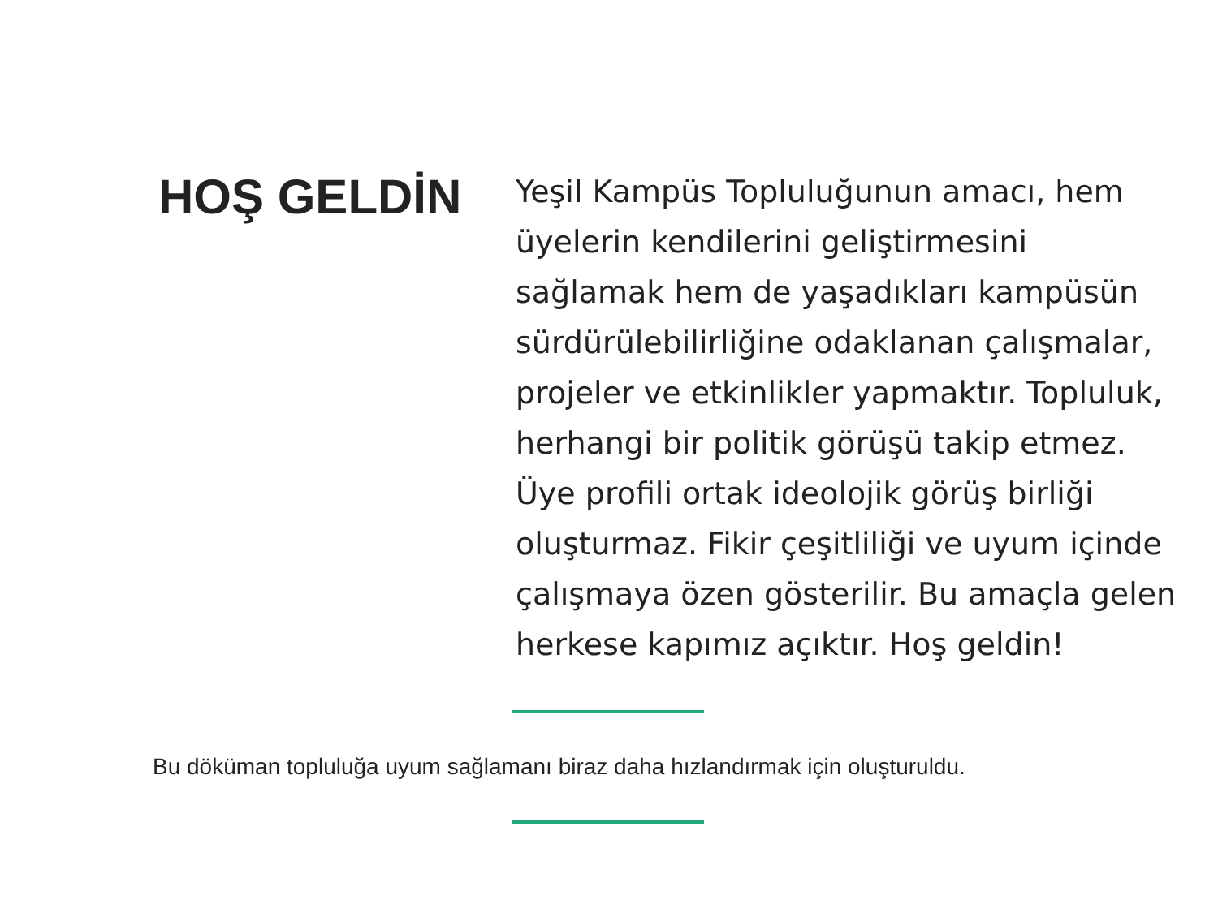HOŞ GELDİN
Yeşil Kampüs Topluluğunun amacı, hem üyelerin kendilerini geliştirmesini sağlamak hem de yaşadıkları kampüsün sürdürülebilirliğine odaklanan çalışmalar, projeler ve etkinlikler yapmaktır. Topluluk, herhangi bir politik görüşü takip etmez. Üye profili ortak ideolojik görüş birliği oluşturmaz. Fikir çeşitliliği ve uyum içinde çalışmaya özen gösterilir. Bu amaçla gelen herkese kapımız açıktır. Hoş geldin!
Bu döküman topluluğa uyum sağlamanı biraz daha hızlandırmak için oluşturuldu.